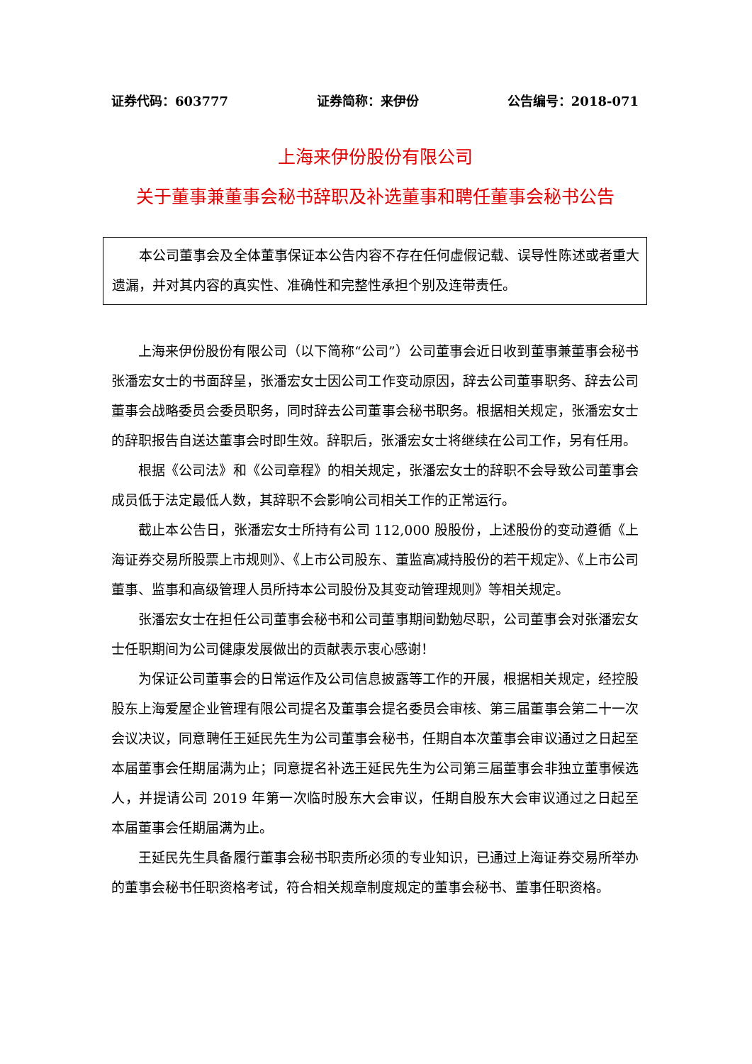证券代码：603777 证券简称：来伊份 公告编号：2018-071
上海来伊份股份有限公司
关于董事兼董事会秘书辞职及补选董事和聘任董事会秘书公告
本公司董事会及全体董事保证本公告内容不存在任何虚假记载、误导性陈述或者重大遗漏，并对其内容的真实性、准确性和完整性承担个别及连带责任。
上海来伊份股份有限公司（以下简称“公司”）公司董事会近日收到董事兼董事会秘书张潘宏女士的书面辞呈，张潘宏女士因公司工作变动原因，辞去公司董事职务、辞去公司董事会战略委员会委员职务，同时辞去公司董事会秘书职务。根据相关规定，张潘宏女士的辞职报告自送达董事会时即生效。辞职后，张潘宏女士将继续在公司工作，另有任用。
根据《公司法》和《公司章程》的相关规定，张潘宏女士的辞职不会导致公司董事会成员低于法定最低人数，其辞职不会影响公司相关工作的正常运行。
截止本公告日，张潘宏女士所持有公司 112,000 股股份，上述股份的变动遵循《上海证券交易所股票上市规则》、《上市公司股东、董监高减持股份的若干规定》、《上市公司董事、监事和高级管理人员所持本公司股份及其变动管理规则》等相关规定。
张潘宏女士在担任公司董事会秘书和公司董事期间勤勉尽职，公司董事会对张潘宏女士任职期间为公司健康发展做出的贡献表示衷心感谢！
为保证公司董事会的日常运作及公司信息披露等工作的开展，根据相关规定，经控股股东上海爱屋企业管理有限公司提名及董事会提名委员会审核、第三届董事会第二十一次会议决议，同意聘任王延民先生为公司董事会秘书，任期自本次董事会审议通过之日起至本届董事会任期届满为止；同意提名补选王延民先生为公司第三届董事会非独立董事候选人，并提请公司 2019 年第一次临时股东大会审议，任期自股东大会审议通过之日起至本届董事会任期届满为止。
王延民先生具备履行董事会秘书职责所必须的专业知识，已通过上海证券交易所举办的董事会秘书任职资格考试，符合相关规章制度规定的董事会秘书、董事任职资格。